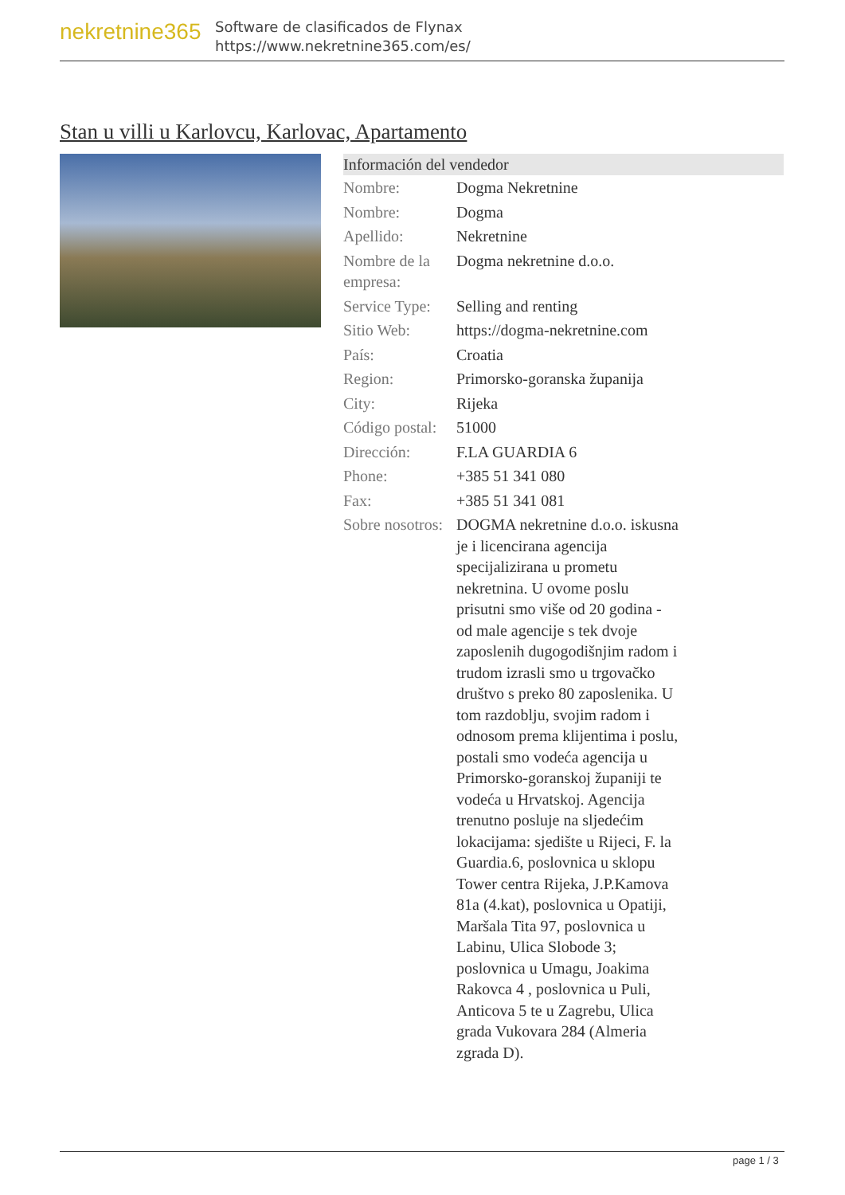nekretnine365
Software de clasificados de Flynax
https://www.nekretnine365.com/es/
Stan u villi u Karlovcu, Karlovac, Apartamento
Información del vendedor
| Nombre: | Dogma Nekretnine |
| Nombre: | Dogma |
| Apellido: | Nekretnine |
| Nombre de la empresa: | Dogma nekretnine d.o.o. |
| Service Type: | Selling and renting |
| Sitio Web: | https://dogma-nekretnine.com |
| País: | Croatia |
| Region: | Primorsko-goranska županija |
| City: | Rijeka |
| Código postal: | 51000 |
| Dirección: | F.LA GUARDIA 6 |
| Phone: | +385 51 341 080 |
| Fax: | +385 51 341 081 |
| Sobre nosotros: | DOGMA nekretnine d.o.o. iskusna je i licencirana agencija specijalizirana u prometu nekretnina. U ovome poslu prisutni smo više od 20 godina - od male agencije s tek dvoje zaposlenih dugogodišnjim radom i trudom izrasli smo u trgovačko društvo s preko 80 zaposlenika. U tom razdoblju, svojim radom i odnosom prema klijentima i poslu, postali smo vodeća agencija u Primorsko-goranskoj županiji te vodeća u Hrvatskoj. Agencija trenutno posluje na sljedećim lokacijama: sjedište u Rijeci, F. la Guardia.6, poslovnica u sklopu Tower centra Rijeka, J.P.Kamova 81a (4.kat), poslovnica u Opatiji, Maršala Tita 97, poslovnica u Labinu, Ulica Slobode 3; poslovnica u Umagu, Joakima Rakovca 4 , poslovnica u Puli, Anticova 5 te u Zagrebu, Ulica grada Vukovara 284 (Almeria zgrada D). |
page 1 / 3